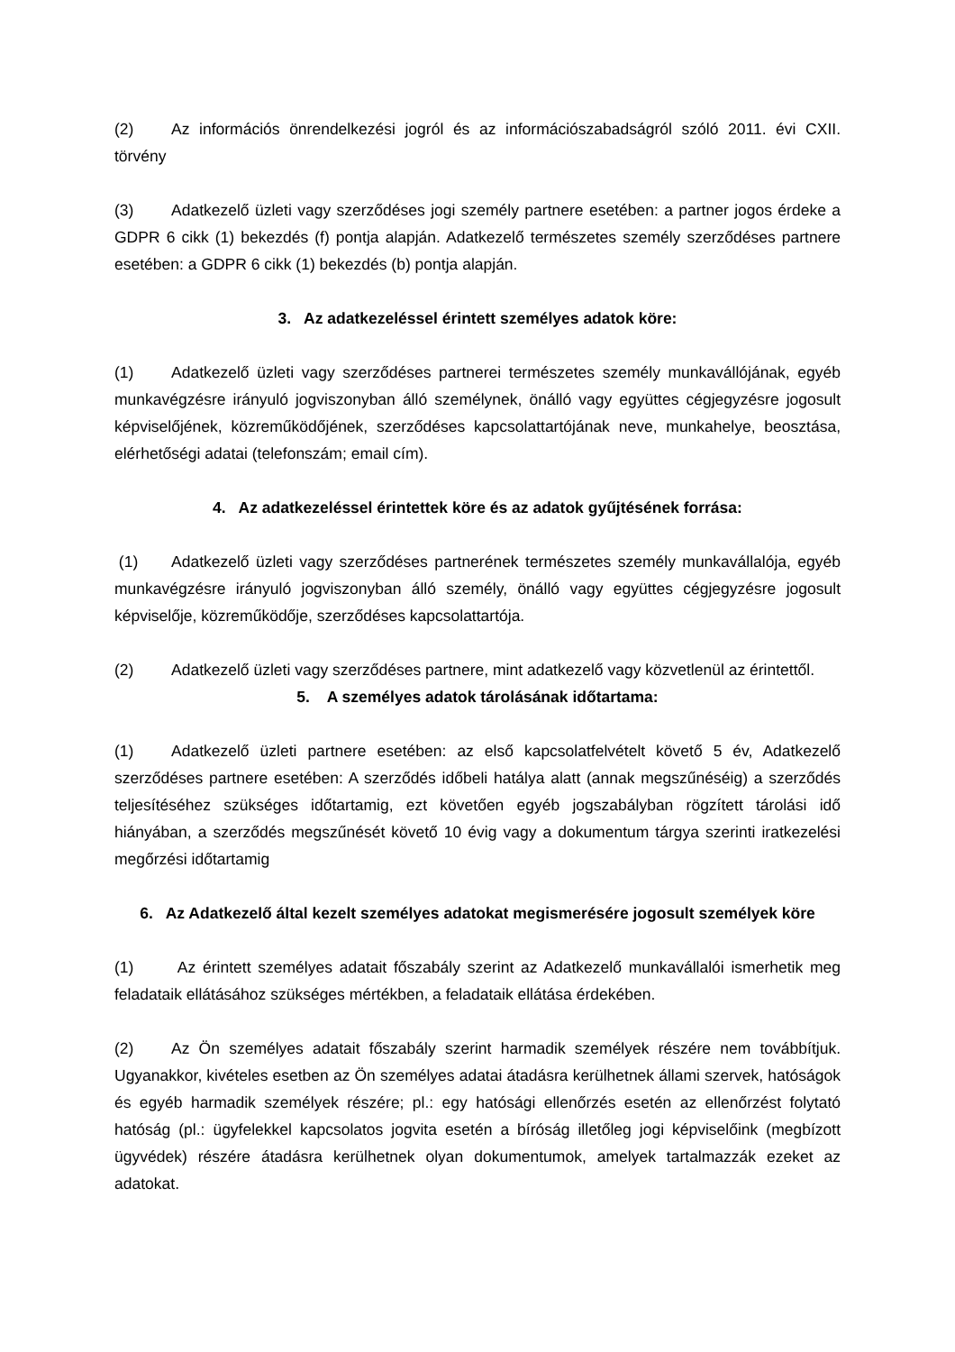(2) Az információs önrendelkezési jogról és az információszabadságról szóló 2011. évi CXII. törvény
(3) Adatkezelő üzleti vagy szerződéses jogi személy partnere esetében: a partner jogos érdeke a GDPR 6 cikk (1) bekezdés (f) pontja alapján. Adatkezelő természetes személy szerződéses partnere esetében: a GDPR 6 cikk (1) bekezdés (b) pontja alapján.
3. Az adatkezeléssel érintett személyes adatok köre:
(1) Adatkezelő üzleti vagy szerződéses partnerei természetes személy munkavállójának, egyéb munkavégzésre irányuló jogviszonyban álló személynek, önálló vagy együttes cégjegyzésre jogosult képviselőjének, közreműködőjének, szerződéses kapcsolattartójának neve, munkahelye, beosztása, elérhetőségi adatai (telefonszám; email cím).
4. Az adatkezeléssel érintettek köre és az adatok gyűjtésének forrása:
(1) Adatkezelő üzleti vagy szerződéses partnerének természetes személy munkavállalója, egyéb munkavégzésre irányuló jogviszonyban álló személy, önálló vagy együttes cégjegyzésre jogosult képviselője, közreműködője, szerződéses kapcsolattartója.
(2) Adatkezelő üzleti vagy szerződéses partnere, mint adatkezelő vagy közvetlenül az érintettől.
5. A személyes adatok tárolásának időtartama:
(1) Adatkezelő üzleti partnere esetében: az első kapcsolatfelvételt követő 5 év, Adatkezelő szerződéses partnere esetében: A szerződés időbeli hatálya alatt (annak megszűnéséig) a szerződés teljesítéséhez szükséges időtartamig, ezt követően egyéb jogszabályban rögzített tárolási idő hiányában, a szerződés megszűnését követő 10 évig vagy a dokumentum tárgya szerinti iratkezelési megőrzési időtartamig
6. Az Adatkezelő által kezelt személyes adatokat megismerésére jogosult személyek köre
(1) Az érintett személyes adatait főszabály szerint az Adatkezelő munkavállalói ismerhetik meg feladataik ellátásához szükséges mértékben, a feladataik ellátása érdekében.
(2) Az Ön személyes adatait főszabály szerint harmadik személyek részére nem továbbítjuk. Ugyanakkor, kivételes esetben az Ön személyes adatai átadásra kerülhetnek állami szervek, hatóságok és egyéb harmadik személyek részére; pl.: egy hatósági ellenőrzés esetén az ellenőrzést folytató hatóság (pl.: ügyfelekkel kapcsolatos jogvita esetén a bíróság illetőleg jogi képviselőink (megbízott ügyvédek) részére átadásra kerülhetnek olyan dokumentumok, amelyek tartalmazzák ezeket az adatokat.